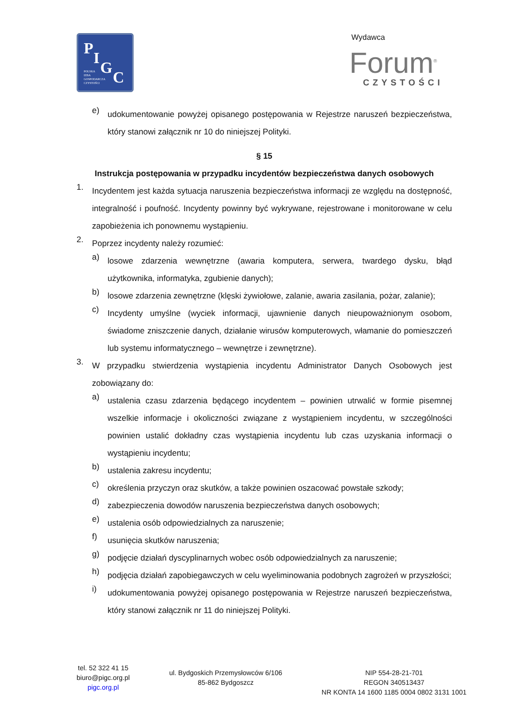P
I
G
C POLSKA
IZBA
GOSPODARCZA
CZYSTOŚCI
Wydawca
Forum<sup>®</sup>
CZYSTOŚCI
e)
udokumentowanie powyżej opisanego postępowania w Rejestrze naruszeń bezpieczeństwa, który stanowi załącznik nr 10 do niniejszej Polityki.
§ 15
Instrukcja postępowania w przypadku incydentów bezpieczeństwa danych osobowych
1.
Incydentem jest każda sytuacja naruszenia bezpieczeństwa informacji ze względu na dostępność, integralność i poufność. Incydenty powinny być wykrywane, rejestrowane i monitorowane w celu zapobieżenia ich ponownemu wystąpieniu.
2.
Poprzez incydenty należy rozumieć:
a)
losowe zdarzenia wewnętrzne (awaria komputera, serwera, twardego dysku, błąd użytkownika, informatyka, zgubienie danych);
b)
losowe zdarzenia zewnętrzne (klęski żywiołowe, zalanie, awaria zasilania, pożar, zalanie);
c)
Incydenty umyślne (wyciek informacji, ujawnienie danych nieupoważnionym osobom, świadome zniszczenie danych, działanie wirusów komputerowych, włamanie do pomieszczeń lub systemu informatycznego – wewnętrze i zewnętrzne).
3.
W przypadku stwierdzenia wystąpienia incydentu Administrator Danych Osobowych jest zobowiązany do:
a)
ustalenia czasu zdarzenia będącego incydentem – powinien utrwalić w formie pisemnej wszelkie informacje i okoliczności związane z wystąpieniem incydentu, w szczególności powinien ustalić dokładny czas wystąpienia incydentu lub czas uzyskania informacji o wystąpieniu incydentu;
b)
ustalenia zakresu incydentu;
c)
określenia przyczyn oraz skutków, a także powinien oszacować powstałe szkody;
d)
zabezpieczenia dowodów naruszenia bezpieczeństwa danych osobowych;
e)
ustalenia osób odpowiedzialnych za naruszenie;
f)
usunięcia skutków naruszenia;
g)
podjęcie działań dyscyplinarnych wobec osób odpowiedzialnych za naruszenie;
h)
podjęcia działań zapobiegawczych w celu wyeliminowania podobnych zagrożeń w przyszłości;
i)
udokumentowania powyżej opisanego postępowania w Rejestrze naruszeń bezpieczeństwa, który stanowi załącznik nr 11 do niniejszej Polityki.
tel. 52 322 41 15
biuro@pigc.org.pl
pigc.org.pl
ul. Bydgoskich Przemysłowców 6/106
85-862 Bydgoszcz
NIP 554-28-21-701
REGON 340513437
NR KONTA 14 1600 1185 0004 0802 3131 1001